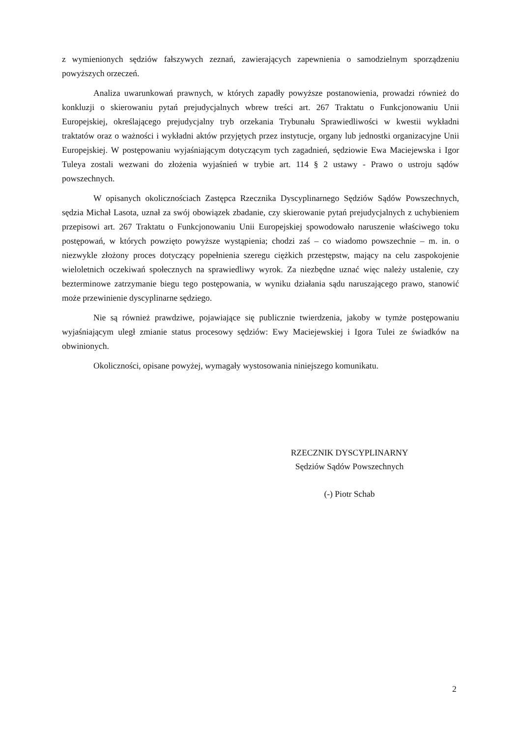z wymienionych sędziów fałszywych zeznań, zawierających zapewnienia o samodzielnym sporządzeniu powyższych orzeczeń.
Analiza uwarunkowań prawnych, w których zapadły powyższe postanowienia, prowadzi również do konkluzji o skierowaniu pytań prejudycjalnych wbrew treści art. 267 Traktatu o Funkcjonowaniu Unii Europejskiej, określającego prejudycjalny tryb orzekania Trybunału Sprawiedliwości w kwestii wykładni traktatów oraz o ważności i wykładni aktów przyjętych przez instytucje, organy lub jednostki organizacyjne Unii Europejskiej. W postępowaniu wyjaśniającym dotyczącym tych zagadnień, sędziowie Ewa Maciejewska i Igor Tuleya zostali wezwani do złożenia wyjaśnień w trybie art. 114 § 2 ustawy - Prawo o ustroju sądów powszechnych.
W opisanych okolicznościach Zastępca Rzecznika Dyscyplinarnego Sędziów Sądów Powszechnych, sędzia Michał Lasota, uznał za swój obowiązek zbadanie, czy skierowanie pytań prejudycjalnych z uchybieniem przepisowi art. 267 Traktatu o Funkcjonowaniu Unii Europejskiej spowodowało naruszenie właściwego toku postępowań, w których powzięto powyższe wystąpienia; chodzi zaś – co wiadomo powszechnie – m. in. o niezwykle złożony proces dotyczący popełnienia szeregu ciężkich przestępstw, mający na celu zaspokojenie wieloletnich oczekiwań społecznych na sprawiedliwy wyrok. Za niezbędne uznać więc należy ustalenie, czy bezterminowe zatrzymanie biegu tego postępowania, w wyniku działania sądu naruszającego prawo, stanowić może przewinienie dyscyplinarne sędziego.
Nie są również prawdziwe, pojawiające się publicznie twierdzenia, jakoby w tymże postępowaniu wyjaśniającym uległ zmianie status procesowy sędziów: Ewy Maciejewskiej i Igora Tulei ze świadków na obwinionych.
Okoliczności, opisane powyżej, wymagały wystosowania niniejszego komunikatu.
RZECZNIK DYSCYPLINARNY
Sędziów Sądów Powszechnych
(-) Piotr Schab
2